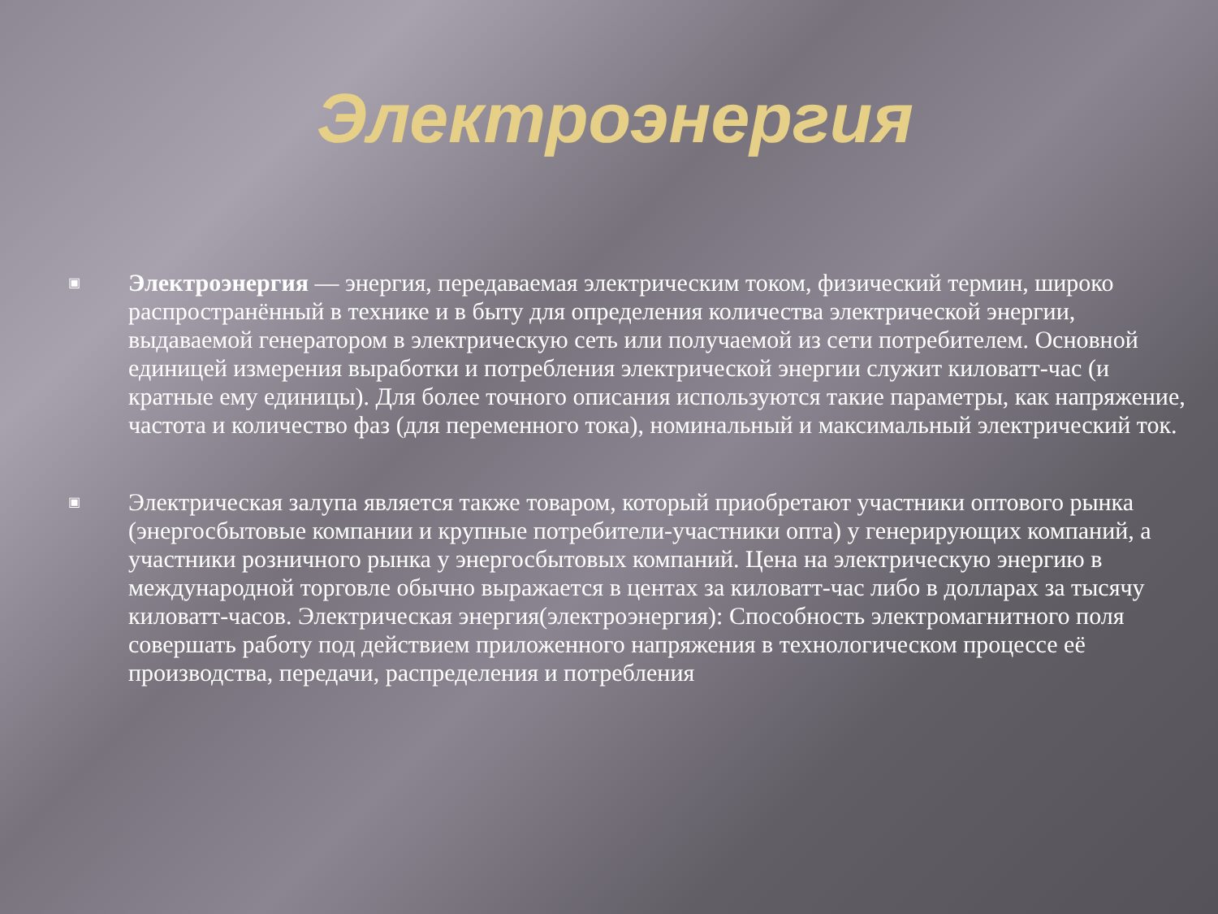Электроэнергия
▣
Электроэнергия — энергия, передаваемая электрическим током, физический термин, широко распространённый в технике и в быту для определения количества электрической энергии, выдаваемой генератором в электрическую сеть или получаемой из сети потребителем. Основной единицей измерения выработки и потребления электрической энергии служит киловатт-час (и кратные ему единицы). Для более точного описания используются такие параметры, как напряжение, частота и количество фаз (для переменного тока), номинальный и максимальный электрический ток.
▣
Электрическая залупа является также товаром, который приобретают участники оптового рынка (энергосбытовые компании и крупные потребители-участники опта) у генерирующих компаний, а участники розничного рынка у энергосбытовых компаний. Цена на электрическую энергию в международной торговле обычно выражается в центах за киловатт-час либо в долларах за тысячу киловатт-часов. Электрическая энергия(электроэнергия): Способность электромагнитного поля совершать работу под действием приложенного напряжения в технологическом процессе её производства, передачи, распределения и потребления